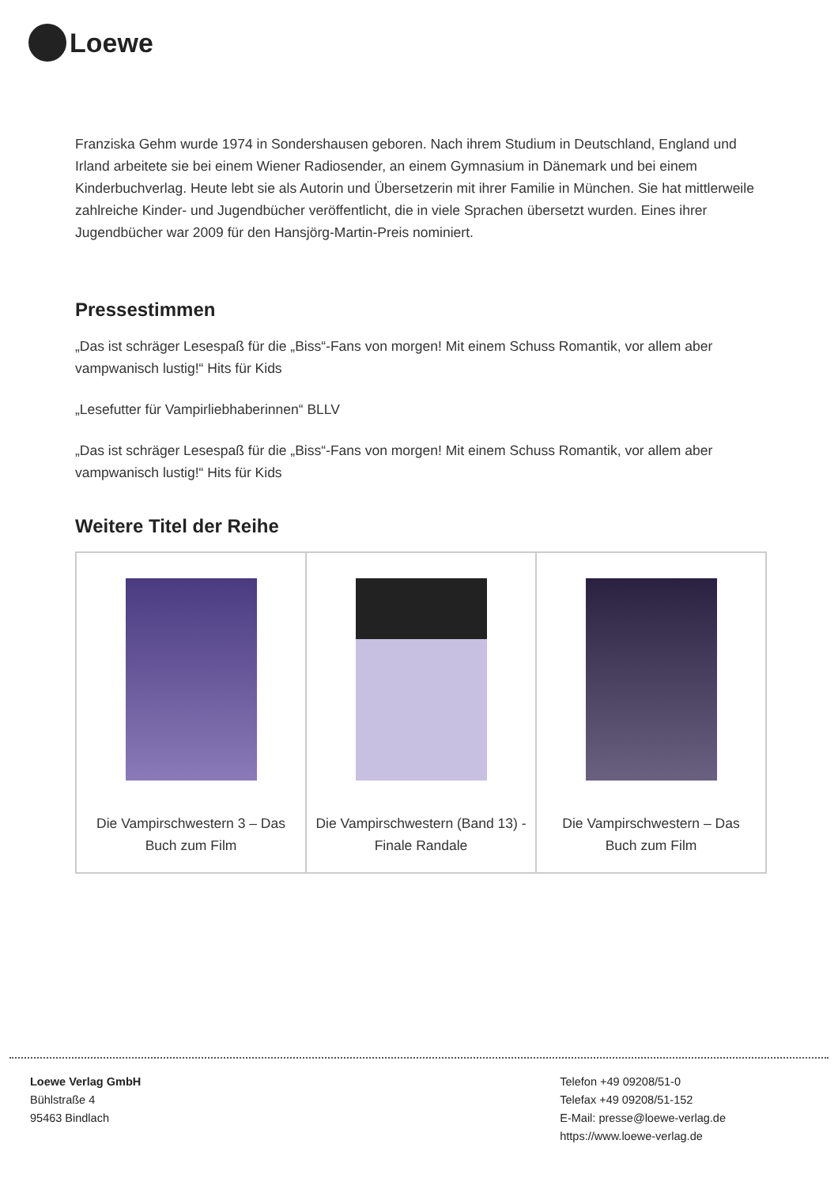Loewe
Franziska Gehm wurde 1974 in Sondershausen geboren. Nach ihrem Studium in Deutschland, England und Irland arbeitete sie bei einem Wiener Radiosender, an einem Gymnasium in Dänemark und bei einem Kinderbuchverlag. Heute lebt sie als Autorin und Übersetzerin mit ihrer Familie in München. Sie hat mittlerweile zahlreiche Kinder- und Jugendbücher veröffentlicht, die in viele Sprachen übersetzt wurden. Eines ihrer Jugendbücher war 2009 für den Hansjörg-Martin-Preis nominiert.
Pressestimmen
„Das ist schräger Lesespaß für die „Biss“-Fans von morgen! Mit einem Schuss Romantik, vor allem aber vampwanisch lustig!“ Hits für Kids
„Lesefutter für Vampirliebhaberinnen“ BLLV
„Das ist schräger Lesespaß für die „Biss“-Fans von morgen! Mit einem Schuss Romantik, vor allem aber vampwanisch lustig!“ Hits für Kids
Weitere Titel der Reihe
| Die Vampirschwestern 3 – Das Buch zum Film | Die Vampirschwestern (Band 13) - Finale Randale | Die Vampirschwestern – Das Buch zum Film |
Loewe Verlag GmbH
Bühlstraße 4
95463 Bindlach
Telefon +49 09208/51-0
Telefax +49 09208/51-152
E-Mail: presse@loewe-verlag.de
https://www.loewe-verlag.de